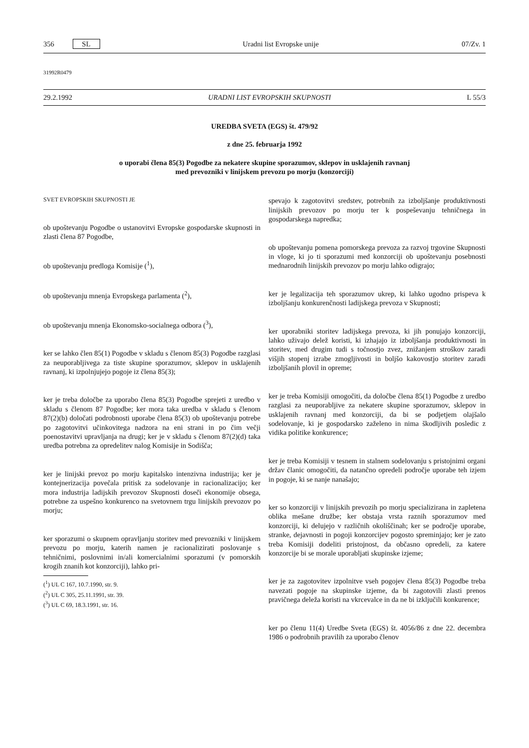356 SL Uradni list Evropske unije 07/Zv. 1
31992R0479
29.2.1992 URADNI LIST EVROPSKIH SKUPNOSTI L 55/3
UREDBA SVETA (EGS) št. 479/92
z dne 25. februarja 1992
o uporabi člena 85(3) Pogodbe za nekatere skupine sporazumov, sklepov in usklajenih ravnanj
med prevozniki v linijskem prevozu po morju (konzorciji)
SVET EVROPSKIH SKUPNOSTI JE
ob upoštevanju Pogodbe o ustanovitvi Evropske gospodarske skupnosti in zlasti člena 87 Pogodbe,
ob upoštevanju predloga Komisije (<sup>1</sup>),
ob upoštevanju mnenja Evropskega parlamenta (<sup>2</sup>),
ob upoštevanju mnenja Ekonomsko-socialnega odbora (<sup>3</sup>),
ker se lahko člen 85(1) Pogodbe v skladu s členom 85(3) Pogodbe razglasi za neuporabljivega za tiste skupine sporazumov, sklepov in usklajenih ravnanj, ki izpolnjujejo pogoje iz člena 85(3);
ker je treba določbe za uporabo člena 85(3) Pogodbe sprejeti z uredbo v skladu s členom 87 Pogodbe; ker mora taka uredba v skladu s členom 87(2)(b) določati podrobnosti uporabe člena 85(3) ob upoštevanju potrebe po zagotovitvi učinkovitega nadzora na eni strani in po čim večji poenostavitvi upravljanja na drugi; ker je v skladu s členom 87(2)(d) taka uredba potrebna za opredelitev nalog Komisije in Sodišča;
ker je linijski prevoz po morju kapitalsko intenzivna industrija; ker je kontejnerizacija povečala pritisk za sodelovanje in racionalizacijo; ker mora industrija ladijskih prevozov Skupnosti doseči ekonomije obsega, potrebne za uspešno konkurenco na svetovnem trgu linijskih prevozov po morju;
ker sporazumi o skupnem opravljanju storitev med prevozniki v linijskem prevozu po morju, katerih namen je racionalizirati poslovanje s tehničnimi, poslovnimi in/ali komercialnimi sporazumi (v pomorskih krogih znanih kot konzorciji), lahko pri-
(<sup>1</sup>) UL C 167, 10.7.1990, str. 9.
(<sup>2</sup>) UL C 305, 25.11.1991, str. 39.
(<sup>3</sup>) UL C 69, 18.3.1991, str. 16.
spevajo k zagotovitvi sredstev, potrebnih za izboljšanje produktivnosti linijskih prevozov po morju ter k pospeševanju tehničnega in gospodarskega napredka;
ob upoštevanju pomena pomorskega prevoza za razvoj trgovine Skupnosti in vloge, ki jo ti sporazumi med konzorciji ob upoštevanju posebnosti mednarodnih linijskih prevozov po morju lahko odigrajo;
ker je legalizacija teh sporazumov ukrep, ki lahko ugodno prispeva k izboljšanju konkurenčnosti ladijskega prevoza v Skupnosti;
ker uporabniki storitev ladijskega prevoza, ki jih ponujajo konzorciji, lahko uživajo delež koristi, ki izhajajo iz izboljšanja produktivnosti in storitev, med drugim tudi s točnostjo zvez, znižanjem stroškov zaradi višjih stopenj izrabe zmogljivosti in boljšo kakovostjo storitev zaradi izboljšanih plovil in opreme;
ker je treba Komisiji omogočiti, da določbe člena 85(1) Pogodbe z uredbo razglasi za neuporabljive za nekatere skupine sporazumov, sklepov in usklajenih ravnanj med konzorciji, da bi se podjetjem olajšalo sodelovanje, ki je gospodarsko zaželeno in nima škodljivih posledic z vidika politike konkurence;
ker je treba Komisiji v tesnem in stalnem sodelovanju s pristojnimi organi držav članic omogočiti, da natančno opredeli področje uporabe teh izjem in pogoje, ki se nanje nanašajo;
ker so konzorciji v linijskih prevozih po morju specializirana in zapletena oblika mešane družbe; ker obstaja vrsta raznih sporazumov med konzorciji, ki delujejo v različnih okoliščinah; ker se področje uporabe, stranke, dejavnosti in pogoji konzorcijev pogosto spreminjajo; ker je zato treba Komisiji dodeliti pristojnost, da občasno opredeli, za katere konzorcije bi se morale uporabljati skupinske izjeme;
ker je za zagotovitev izpolnitve vseh pogojev člena 85(3) Pogodbe treba navezati pogoje na skupinske izjeme, da bi zagotovili zlasti prenos pravičnega deleža koristi na vkrcevalce in da ne bi izključili konkurence;
ker po členu 11(4) Uredbe Sveta (EGS) št. 4056/86 z dne 22. decembra 1986 o podrobnih pravilih za uporabo členov